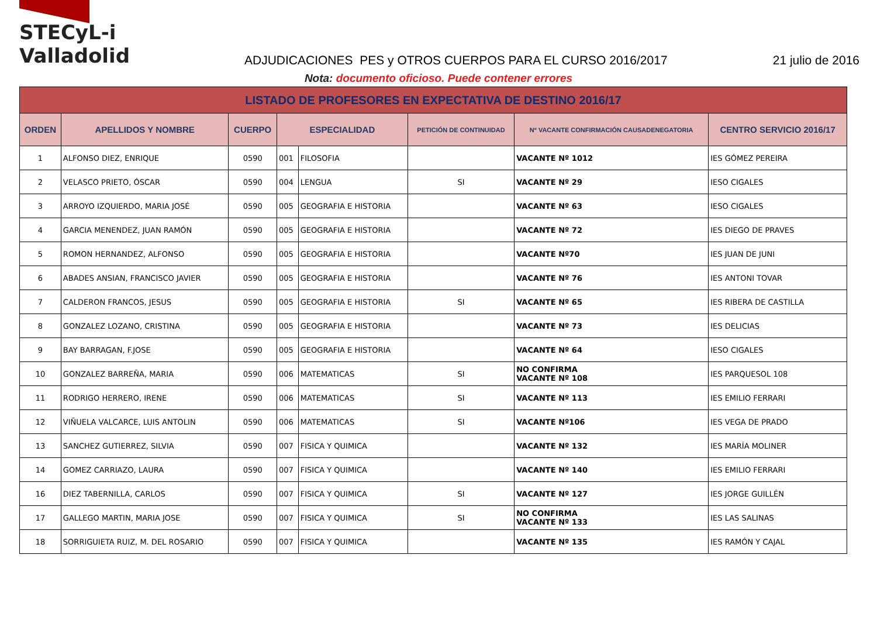STECyL-i Valladolid
ADJUDICACIONES PES y OTROS CUERPOS PARA EL CURSO 2016/2017
21 julio de 2016
Nota: documento oficioso. Puede contener errores
| LISTADO DE PROFESORES EN EXPECTATIVA DE DESTINO 2016/17 | | | | | | | |
| ORDEN | APELLIDOS Y NOMBRE | CUERPO | ESPECIALIDAD | | PETICIÓN DE CONTINUIDAD | Nº VACANTE CONFIRMACIÓN CAUSADENEGATORIA | CENTRO SERVICIO 2016/17 |
| 1 | ALFONSO DIEZ, ENRIQUE | 0590 | 001 | FILOSOFIA | | VACANTE Nº 1012 | IES GÓMEZ PEREIRA |
| 2 | VELASCO PRIETO, ÓSCAR | 0590 | 004 | LENGUA | SI | VACANTE Nº 29 | IESO CIGALES |
| 3 | ARROYO IZQUIERDO, MARIA JOSÉ | 0590 | 005 | GEOGRAFIA E HISTORIA | | VACANTE Nº 63 | IESO CIGALES |
| 4 | GARCIA MENENDEZ, JUAN RAMÓN | 0590 | 005 | GEOGRAFIA E HISTORIA | | VACANTE Nº 72 | IES DIEGO DE PRAVES |
| 5 | ROMON HERNANDEZ, ALFONSO | 0590 | 005 | GEOGRAFIA E HISTORIA | | VACANTE Nº70 | IES JUAN DE JUNI |
| 6 | ABADES ANSIAN, FRANCISCO JAVIER | 0590 | 005 | GEOGRAFIA E HISTORIA | | VACANTE Nº 76 | IES ANTONI TOVAR |
| 7 | CALDERON FRANCOS, JESUS | 0590 | 005 | GEOGRAFIA E HISTORIA | SI | VACANTE Nº 65 | IES RIBERA DE CASTILLA |
| 8 | GONZALEZ LOZANO, CRISTINA | 0590 | 005 | GEOGRAFIA E HISTORIA | | VACANTE Nº 73 | IES DELICIAS |
| 9 | BAY BARRAGAN, F.JOSE | 0590 | 005 | GEOGRAFIA E HISTORIA | | VACANTE Nº 64 | IESO CIGALES |
| 10 | GONZALEZ BARREÑA, MARIA | 0590 | 006 | MATEMATICAS | SI | NO CONFIRMA VACANTE Nº 108 | IES PARQUESOL 108 |
| 11 | RODRIGO HERRERO, IRENE | 0590 | 006 | MATEMATICAS | SI | VACANTE Nº 113 | IES EMILIO FERRARI |
| 12 | VIÑUELA VALCARCE, LUIS ANTOLIN | 0590 | 006 | MATEMATICAS | SI | VACANTE Nº106 | IES VEGA DE PRADO |
| 13 | SANCHEZ GUTIERREZ, SILVIA | 0590 | 007 | FISICA Y QUIMICA | | VACANTE Nº 132 | IES MARÍA MOLINER |
| 14 | GOMEZ CARRIAZO, LAURA | 0590 | 007 | FISICA Y QUIMICA | | VACANTE Nº 140 | IES EMILIO FERRARI |
| 16 | DIEZ TABERNILLA, CARLOS | 0590 | 007 | FISICA Y QUIMICA | SI | VACANTE Nº 127 | IES JORGE GUILLÉN |
| 17 | GALLEGO MARTIN, MARIA JOSE | 0590 | 007 | FISICA Y QUIMICA | SI | NO CONFIRMA VACANTE Nº 133 | IES LAS SALINAS |
| 18 | SORRIGUIETA RUIZ, M. DEL ROSARIO | 0590 | 007 | FISICA Y QUIMICA | | VACANTE Nº 135 | IES RAMÓN Y CAJAL |